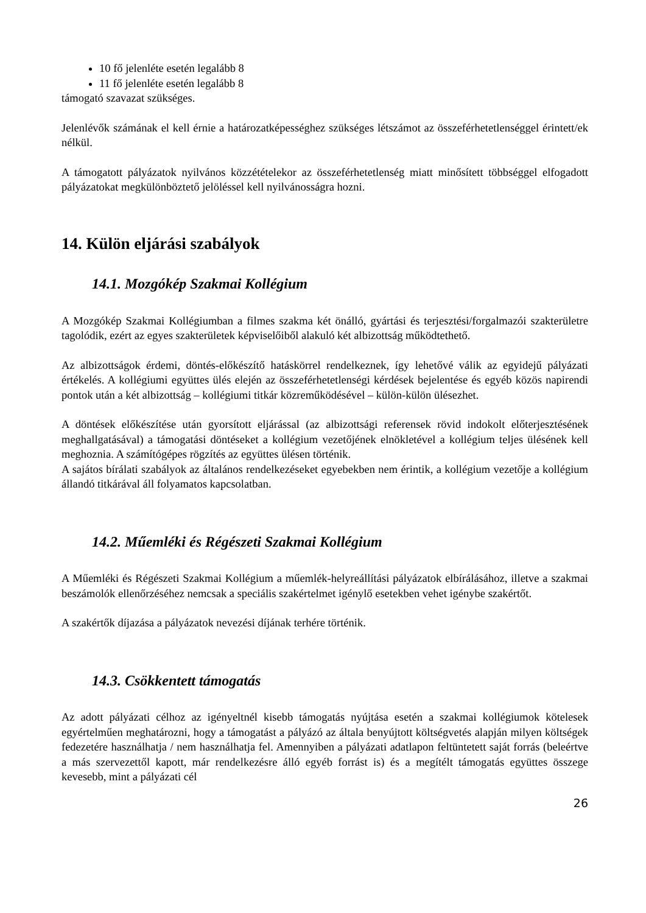10 fő jelenléte esetén legalább 8
11 fő jelenléte esetén legalább 8
támogató szavazat szükséges.
Jelenlévők számának el kell érnie a határozatképességhez szükséges létszámot az összeférhetetlenséggel érintett/ek nélkül.
A támogatott pályázatok nyilvános közzétételekor az összeférhetetlenség miatt minősített többséggel elfogadott pályázatokat megkülönböztető jelöléssel kell nyilvánosságra hozni.
14. Külön eljárási szabályok
14.1. Mozgókép Szakmai Kollégium
A Mozgókép Szakmai Kollégiumban a filmes szakma két önálló, gyártási és terjesztési/forgalmazói szakterületre tagolódik, ezért az egyes szakterületek képviselőiből alakuló két albizottság működtethető.
Az albizottságok érdemi, döntés-előkészítő hatáskörrel rendelkeznek, így lehetővé válik az egyidejű pályázati értékelés. A kollégiumi együttes ülés elején az összeférhetetlenségi kérdések bejelentése és egyéb közös napirendi pontok után a két albizottság – kollégiumi titkár közreműködésével – külön-külön ülésezhet.
A döntések előkészítése után gyorsított eljárással (az albizottsági referensek rövid indokolt előterjesztésének meghallgatásával) a támogatási döntéseket a kollégium vezetőjének elnökletével a kollégium teljes ülésének kell meghoznia. A számítógépes rögzítés az együttes ülésen történik.
A sajátos bírálati szabályok az általános rendelkezéseket egyebekben nem érintik, a kollégium vezetője a kollégium állandó titkárával áll folyamatos kapcsolatban.
14.2. Műemléki és Régészeti Szakmai Kollégium
A Műemléki és Régészeti Szakmai Kollégium a műemlék-helyreállítási pályázatok elbírálásához, illetve a szakmai beszámolók ellenőrzéséhez nemcsak a speciális szakértelmet igénylő esetekben vehet igénybe szakértőt.
A szakértők díjazása a pályázatok nevezési díjának terhére történik.
14.3. Csökkentett támogatás
Az adott pályázati célhoz az igényeltnél kisebb támogatás nyújtása esetén a szakmai kollégiumok kötelesek egyértelműen meghatározni, hogy a támogatást a pályázó az általa benyújtott költségvetés alapján milyen költségek fedezetére használhatja / nem használhatja fel. Amennyiben a pályázati adatlapon feltüntetett saját forrás (beleértve a más szervezettől kapott, már rendelkezésre álló egyéb forrást is) és a megítélt támogatás együttes összege kevesebb, mint a pályázati cél
26